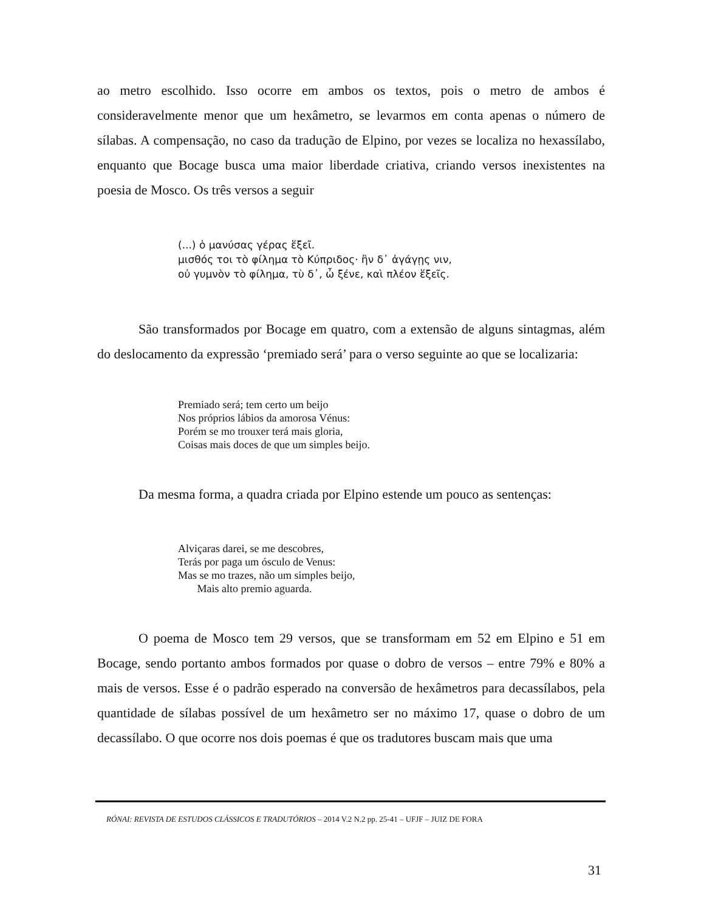ao metro escolhido. Isso ocorre em ambos os textos, pois o metro de ambos é consideravelmente menor que um hexâmetro, se levarmos em conta apenas o número de sílabas. A compensação, no caso da tradução de Elpino, por vezes se localiza no hexassílabo, enquanto que Bocage busca uma maior liberdade criativa, criando versos inexistentes na poesia de Mosco. Os três versos a seguir
(...) ὁ μανύσας γέρας ἕξεῖ.
μισθός τοι τὸ φίλημα τὸ Κύπριδος· ἢν δ᾽ ἀγάγῃς νιν,
οὐ γυμνὸν τὸ φίλημα, τὺ δ᾽, ὦ ξένε, καὶ πλέον ἕξεῖς.
São transformados por Bocage em quatro, com a extensão de alguns sintagmas, além do deslocamento da expressão ‘premiado será’ para o verso seguinte ao que se localizaria:
Premiado será; tem certo um beijo
Nos próprios lábios da amorosa Vénus:
Porém se mo trouxer terá mais gloria,
Coisas mais doces de que um simples beijo.
Da mesma forma, a quadra criada por Elpino estende um pouco as sentenças:
Alviçaras darei, se me descobres,
Terás por paga um ósculo de Venus:
Mas se mo trazes, não um simples beijo,
Mais alto premio aguarda.
O poema de Mosco tem 29 versos, que se transformam em 52 em Elpino e 51 em Bocage, sendo portanto ambos formados por quase o dobro de versos – entre 79% e 80% a mais de versos. Esse é o padrão esperado na conversão de hexâmetros para decassílabos, pela quantidade de sílabas possível de um hexâmetro ser no máximo 17, quase o dobro de um decassílabo. O que ocorre nos dois poemas é que os tradutores buscam mais que uma
RÓNAI: REVISTA DE ESTUDOS CLÁSSICOS E TRADUTÓRIOS – 2014 V.2 N.2 pp. 25-41 – UFJF – JUIZ DE FORA
31